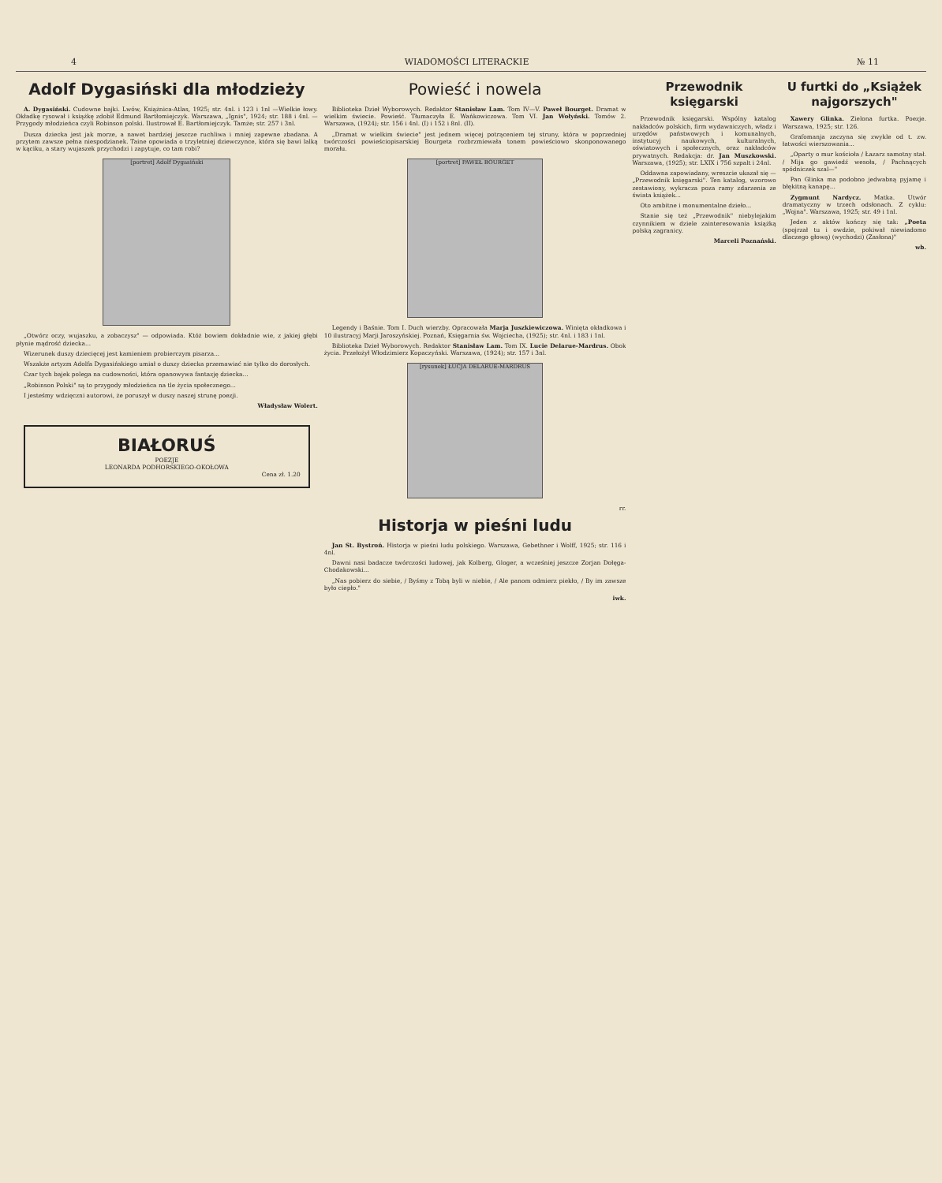4 WIADOMOŚCI LITERACKIE № 11
Adolf Dygasiński dla młodzieży
A. Dygasiński. Cudowne bajki. Lwów, Książnica-Atlas, 1925; str. 4nl. i 123 i 1nl —Wielkie łowy. Okładkę rysował i książkę zdobił Edmund Bartłomiejczyk. Warszawa, „Ignis", 1924; str. 188 i 4nl. — Przygody młodzieńca czyli Robinson polski. Ilustrował E. Bartłomiejczyk. Tamże; str. 257 i 3nl.
Dusza dziecka jest jak morze, a nawet bardziej jeszcze ruchliwa i mniej zapewne zbadana. A przytem zawsze pełna niespodzianek. Taine opowiada o trzyletniej dziewczynce, która się bawi lalką w kąciku, a stary wujaszek przychodzi i zapytuje, co tam robi?
[portret] Adolf Dygasiński
„Otwórz oczy, wujaszku, a zobaczysz" — odpowiada. Któż bowiem dokładnie wie, z jakiej głębi płynie mądrość dziecka...
Wizerunek duszy dziecięcej jest kamieniem probierczym pisarza...
Wszakże artyzm Adolfa Dygasińskiego umiał o duszy dziecka przemawiać nie tylko do dorosłych.
Czar tych bajek polega na cudowności, która opanowywa fantazję dziecka...
„Robinson Polski" są to przygody młodzieńca na tle życia społecznego...
I jesteśmy wdzięczni autorowi, że poruszył w duszy naszej strunę poezji.
Władysław Wolert.
BIAŁORUŚ
POEZJE
LEONARDA PODHORSKIEGO-OKOŁOWA
Cena zł. 1.20
Powieść i nowela
Biblioteka Dzieł Wyborowych. Redaktor Stanisław Lam. Tom IV—V. Paweł Bourget. Dramat w wielkim świecie. Powieść. Tłumaczyła E. Wańkowiczowa. Tom VI. Jan Wołyński. Tomów 2. Warszawa, (1924); str. 156 i 4nl. (I) i 152 i 8nl. (II).
„Dramat w wielkim świecie" jest jednem więcej potrąceniem tej struny, która w poprzedniej twórczości powieściopisarskiej Bourgeta rozbrzmiewała tonem powieściowo skonponowanego morału.
[portret] PAWEŁ BOURGET
Legendy i Baśnie. Tom I. Duch wierzby. Opracowała Marja Juszkiewiczowa. Winięta okładkowa i 10 ilustracyj Marji Jaroszyńskiej. Poznań, Księgarnia św. Wojciecha, (1925); str. 4nl. i 183 i 1nl.
Biblioteka Dzieł Wyborowych. Redaktor Stanisław Lam. Tom IX. Lucie Delarue-Mardrus. Obok życia. Przełożył Włodzimierz Kopaczyński. Warszawa, (1924); str. 157 i 3nl.
[rysunek] ŁUCJA DELARUE-MARDRUS
rr.
Historja w pieśni ludu
Jan St. Bystroń. Historja w pieśni ludu polskiego. Warszawa, Gebethner i Wolff, 1925; str. 116 i 4nl.
Dawni nasi badacze twórczości ludowej, jak Kolberg, Gloger, a wcześniej jeszcze Zorjan Dołęga-Chodakowski...
„Nas pobierz do siebie, / Byśmy z Tobą byli w niebie, / Ale panom odmierz piekło, / By im zawsze było ciepło."
iwk.
Przewodnik księgarski
Przewodnik księgarski. Wspólny katalog nakładców polskich, firm wydawniczych, władz i urzędów państwowych i komunalnych, instytucyj naukowych, kulturalnych, oświatowych i społecznych, oraz nakładców prywatnych. Redakcja: dr. Jan Muszkowski. Warszawa, (1925); str. LXIX i 756 szpalt i 24nl.
Oddawna zapowiadany, wreszcie ukazał się — „Przewodnik księgarski". Ten katalog, wzorowo zestawiony, wykracza poza ramy zdarzenia ze świata książek...
Oto ambitne i monumentalne dzieło...
Stanie się też „Przewodnik" niebylejakim czynnikiem w dziele zainteresowania książką polską zagranicy.
Marceli Poznański.
U furtki do „Książek najgorszych"
Xawery Glinka. Zielona furtka. Poezje. Warszawa, 1925; str. 126.
Grafomanja zaczyna się zwykle od t. zw. łatwości wierszowania...
„Oparty o mur kościoła / Łazarz samotny stał. / Mija go gawiedź wesoła, / Pachnących spódniczek szal—"
Pan Glinka ma podobno jedwabną pyjamę i błękitną kanapę...
Zygmunt Nardycz. Matka. Utwór dramatyczny w trzech odsłonach. Z cyklu: „Wojna". Warszawa, 1925; str. 49 i 1nl.
Jeden z aktów kończy się tak: „Poeta (spojrzał tu i owdzie, pokiwał niewiadomo dlaczego głową) (wychodzi) (Zasłona)"
wb.